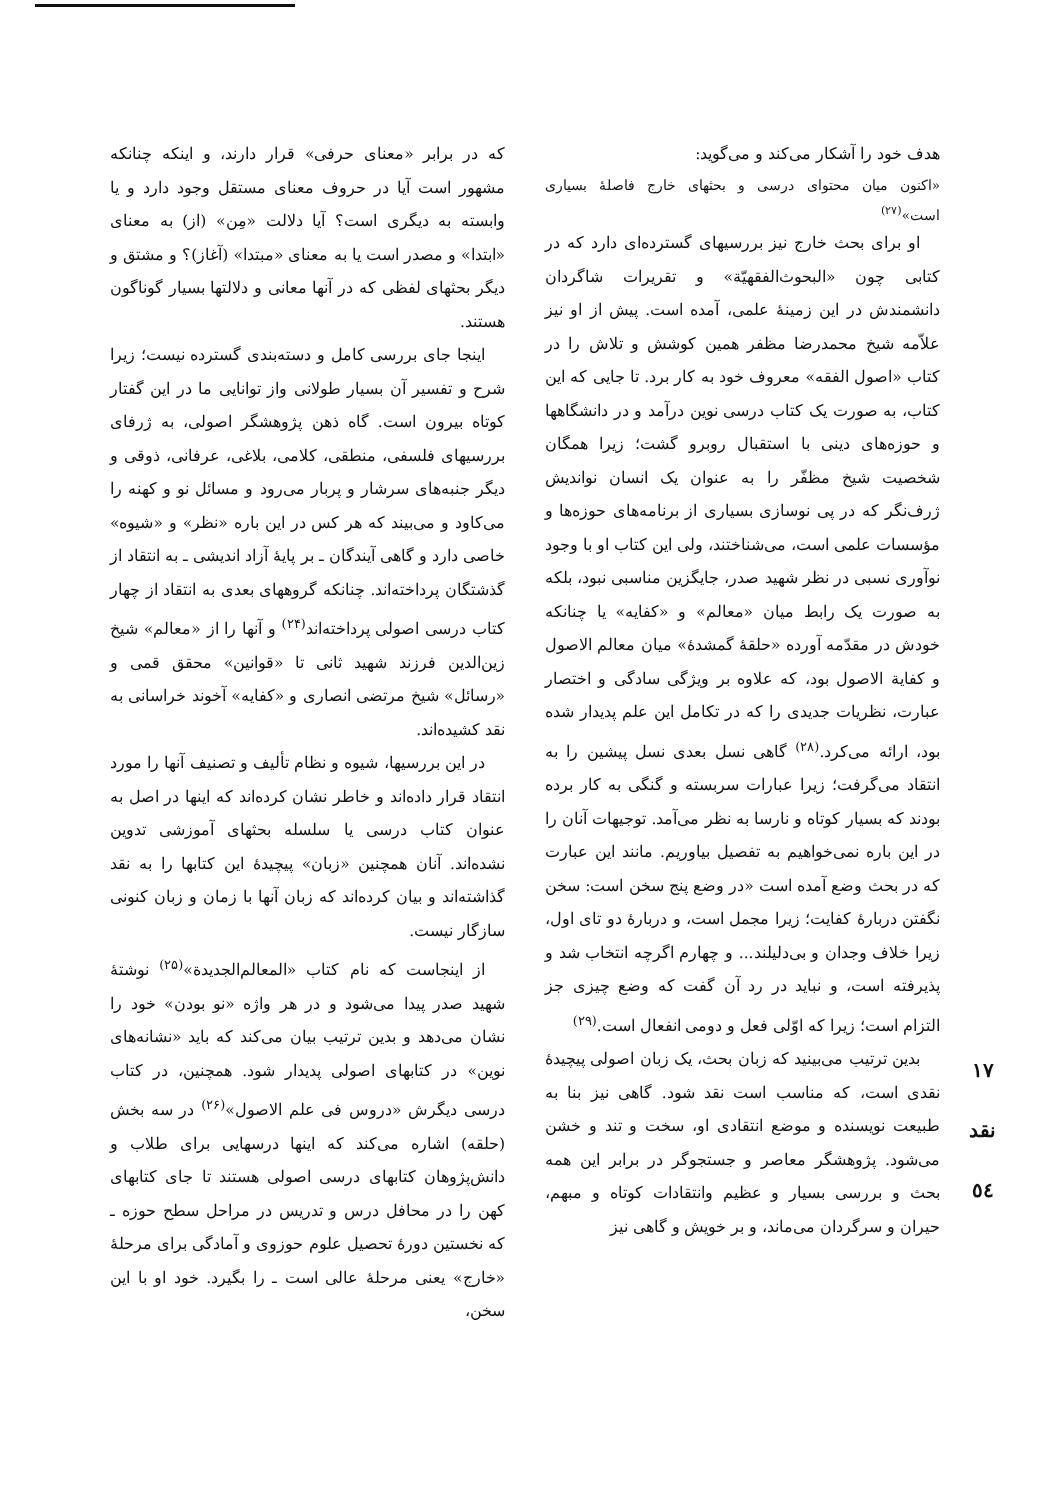که در برابر «معنای حرفی» قرار دارند، و اینکه چنانکه مشهور است آیا در حروف معنای مستقل وجود دارد و یا وابسته به دیگری است؟ آیا دلالت «مِن» (از) به معنای «ابتدا» و مصدر است یا به معنای «مبتدا» (آغاز)؟ و مشتق و دیگر بحثهای لفظی که در آنها معانی و دلالتها بسیار گوناگون هستند.
اینجا جای بررسی کامل و دسته‌بندی گسترده نیست؛ زیرا شرح و تفسیر آن بسیار طولانی واز توانایی ما در این گفتار کوتاه بیرون است. گاه ذهن پژوهشگر اصولی، به ژرفای بررسیهای فلسفی، منطقی، کلامی، بلاغی، عرفانی، ذوقی و دیگر جنبه‌های سرشار و پربار می‌رود و مسائل نو و کهنه را می‌کاود و می‌بیند که هر کس در این باره «نظر» و «شیوه» خاصی دارد و گاهی آیندگان ـ بر پایهٔ آزاد اندیشی ـ به انتقاد از گذشتگان پرداخته‌اند. چنانکه گروههای بعدی به انتقاد از چهار کتاب درسی اصولی پرداخته‌اند<sup>(۲۴)</sup> و آنها را از «معالم» شیخ زین‌الدین فرزند شهید ثانی تا «قوانین» محقق قمی و «رسائل» شیخ مرتضی انصاری و «کفایه» آخوند خراسانی به نقد کشیده‌اند.
در این بررسیها، شیوه و نظام تألیف و تصنیف آنها را مورد انتقاد قرار داده‌اند و خاطر نشان کرده‌اند که اینها در اصل به عنوان کتاب درسی یا سلسله بحثهای آموزشی تدوین نشده‌اند. آنان همچنین «زبان» پیچیدهٔ این کتابها را به نقد گذاشته‌اند و بیان کرده‌اند که زبان آنها با زمان و زبان کنونی سازگار نیست.
از اینجاست که نام کتاب «المعالم‌الجدیدة»<sup>(۲۵)</sup> نوشتهٔ شهید صدر پیدا می‌شود و در هر واژه «نو بودن» خود را نشان می‌دهد و بدین ترتیب بیان می‌کند که باید «نشانه‌های نوین» در کتابهای اصولی پدیدار شود. همچنین، در کتاب درسی دیگرش «دروس فی علم الاصول»<sup>(۲۶)</sup> در سه بخش (حلقه) اشاره می‌کند که اینها درسهایی برای طلاب و دانش‌پژوهان کتابهای درسی اصولی هستند تا جای کتابهای کهن را در محافل درس و تدریس در مراحل سطح حوزه ـ که نخستین دورهٔ تحصیل علوم حوزوی و آمادگی برای مرحلهٔ «خارج» یعنی مرحلهٔ عالی است ـ را بگیرد. خود او با این سخن،
هدف خود را آشکار می‌کند و می‌گوید:
«اکنون میان محتوای درسی و بحثهای خارج فاصلهٔ بسیاری است»<sup>(۲۷)</sup>
او برای بحث خارج نیز بررسیهای گسترده‌ای دارد که در کتابی چون «البحوث‌الفقهیّة» و تقریرات شاگردان دانشمندش در این زمینهٔ علمی، آمده است. پیش از او نیز علاّمه شیخ محمدرضا مظفر همین کوشش و تلاش را در کتاب «اصول الفقه» معروف خود به کار برد. تا جایی که این کتاب، به صورت یک کتاب درسی نوین درآمد و در دانشگاهها و حوزه‌های دینی با استقبال روبرو گشت؛ زیرا همگان شخصیت شیخ مظفّر را به عنوان یک انسان نواندیش ژرف‌نگر که در پی نوسازی بسیاری از برنامه‌های حوزه‌ها و مؤسسات علمی است، می‌شناختند، ولی این کتاب او با وجود نوآوری نسبی در نظر شهید صدر، جایگزین مناسبی نبود، بلکه به صورت یک رابط میان «معالم» و «کفایه» یا چنانکه خودش در مقدّمه آورده «حلقهٔ گمشدهٔ» میان معالم الاصول و کفایة الاصول بود، که علاوه بر ویژگی سادگی و اختصار عبارت، نظریات جدیدی را که در تکامل این علم پدیدار شده بود، ارائه می‌کرد.<sup>(۲۸)</sup> گاهی نسل بعدی نسل پیشین را به انتقاد می‌گرفت؛ زیرا عبارات سربسته و گنگی به کار برده بودند که بسیار کوتاه و نارسا به نظر می‌آمد. توجیهات آنان را در این باره نمی‌خواهیم به تفصیل بیاوریم. مانند این عبارت که در بحث وضع آمده است «در وضع پنج سخن است: سخن نگفتن دربارهٔ کفایت؛ زیرا مجمل است، و دربارهٔ دو تای اول، زیرا خلاف وجدان و بی‌دلیلند... و چهارم اگرچه انتخاب شد و پذیرفته است، و نباید در رد آن گفت که وضع چیزی جز التزام است؛ زیرا که اوّلی فعل و دومی انفعال است.<sup>(۲۹)</sup>
بدین ترتیب می‌بینید که زبان بحث، یک زبان اصولی پیچیدهٔ نقدی است، که مناسب است نقد شود. گاهی نیز بنا به طبیعت نویسنده و موضع انتقادی او، سخت و تند و خشن می‌شود. پژوهشگر معاصر و جستجوگر در برابر این همه بحث و بررسی بسیار و عظیم وانتقادات کوتاه و مبهم، حیران و سرگردان می‌ماند، و بر خویش و گاهی نیز
۱۷
نقد
٥٤